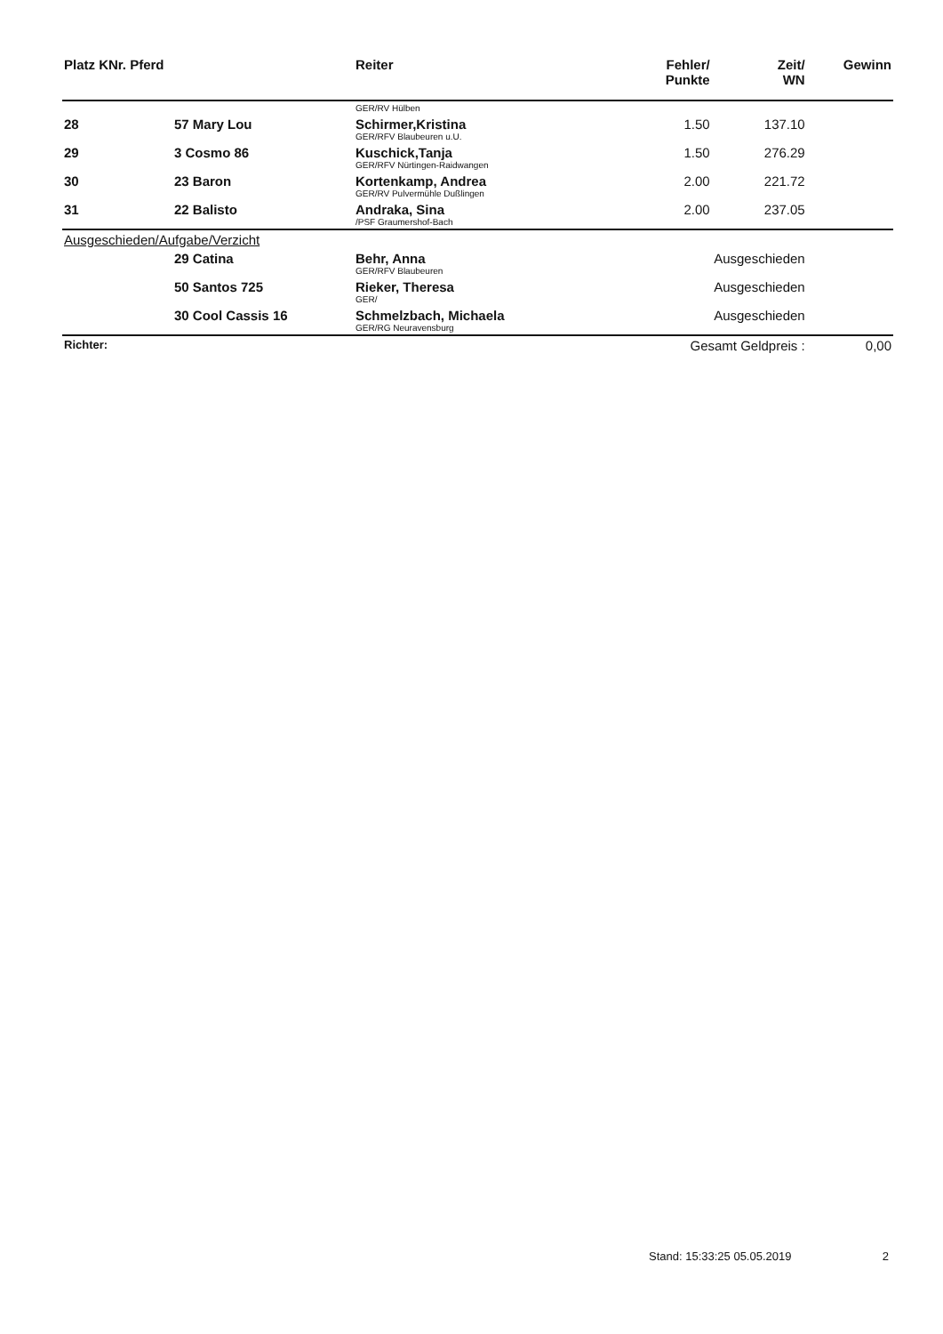| Platz KNr. Pferd | | Reiter | Fehler/ Punkte | Zeit/ WN | Gewinn |
| --- | --- | --- | --- | --- | --- |
| | | GER/RV Hülben | | | |
| 28 | 57 Mary Lou | Schirmer,Kristina GER/RFV Blaubeuren u.U. | 1.50 | 137.10 | |
| 29 | 3 Cosmo 86 | Kuschick,Tanja GER/RFV Nürtingen-Raidwangen | 1.50 | 276.29 | |
| 30 | 23 Baron | Kortenkamp, Andrea GER/RV Pulvermühle Dußlingen | 2.00 | 221.72 | |
| 31 | 22 Balisto | Andraka, Sina /PSF Graumershof-Bach | 2.00 | 237.05 | |
| Ausgeschieden/Aufgabe/Verzicht | | | | | |
| | 29 Catina | Behr, Anna GER/RFV Blaubeuren | Ausgeschieden | | |
| | 50 Santos 725 | Rieker, Theresa GER/ | Ausgeschieden | | |
| | 30 Cool Cassis 16 | Schmelzbach, Michaela GER/RG Neuravensburg | Ausgeschieden | | |
| Richter: | | | Gesamt Geldpreis : | | 0,00 |
Stand: 15:33:25 05.05.2019 2